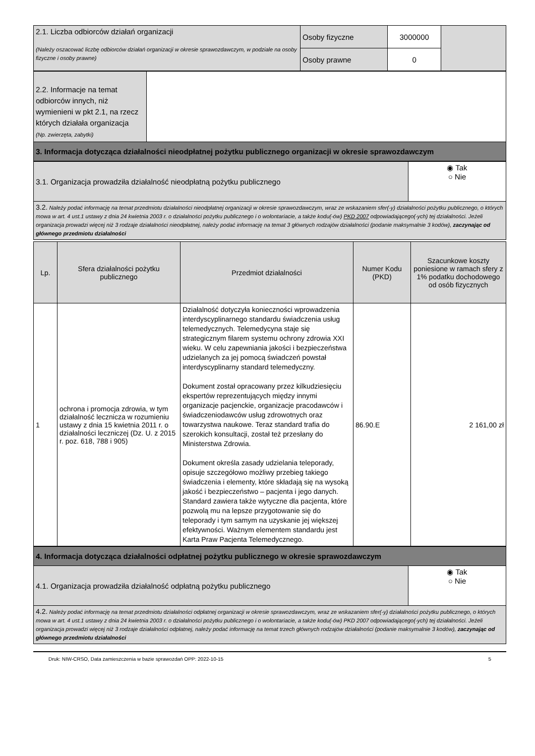| 2.1. Liczba odbiorców działań organizacji (Należy oszacować liczbę odbiorców działań organizacji w okresie sprawozdawczym, w podziale na osoby fizyczne i osoby prawne) | Osoby fizyczne | 3000000 | |
| | Osoby prawne | 0 | |
| 2.2. Informacje na temat odbiorców innych, niż wymienieni w pkt 2.1, na rzecz których działała organizacja (Np. zwierzęta, zabytki) | |
| 3. Informacja dotycząca działalności nieodpłatnej pożytku publicznego organizacji w okresie sprawozdawczym | |
| 3.1. Organizacja prowadziła działalność nieodpłatną pożytku publicznego | ◉ Tak ○ Nie |
| 3.2. Należy podać informację na temat przedmiotu działalności nieodpłatnej organizacji w okresie sprawozdawczym, wraz ze wskazaniem sfer(-y) działalności pożytku publicznego, o których mowa w art. 4 ust.1 ustawy z dnia 24 kwietnia 2003 r. o działalności pożytku publicznego i o wolontariacie, a także kodu(-ów) PKD 2007 odpowiadającego(-ych) tej działalności. Jeżeli organizacja prowadzi więcej niż 3 rodzaje działalności nieodpłatnej, należy podać informację na temat 3 głównych rodzajów działalności (podanie maksymalnie 3 kodów), zaczynając od głównego przedmiotu działalności | |
| Lp. | Sfera działalności pożytku publicznego | Przedmiot działalności | Numer Kodu (PKD) | Szacunkowe koszty poniesione w ramach sfery z 1% podatku dochodowego od osób fizycznych |
| --- | --- | --- | --- | --- |
| 1 | ochrona i promocja zdrowia, w tym działalność lecznicza w rozumieniu ustawy z dnia 15 kwietnia 2011 r. o działalności leczniczej (Dz. U. z 2015 r. poz. 618, 788 i 905) | Działalność dotyczyła konieczności wprowadzenia interdyscyplinarnego standardu świadczenia usług telemedycznych. Telemedycyna staje się strategicznym filarem systemu ochrony zdrowia XXI wieku. W celu zapewniania jakości i bezpieczeństwa udzielanych za jej pomocą świadczeń powstał interdyscyplinarny standard telemedyczny. Dokument został opracowany przez kilkudziesięciu ekspertów reprezentujących między innymi organizacje pacjenckie, organizacje pracodawców i świadczeniodawców usług zdrowotnych oraz towarzystwa naukowe. Teraz standard trafia do szerokich konsultacji, został też przesłany do Ministerstwa Zdrowia. Dokument określa zasady udzielania teleporady, opisuje szczegółowo możliwy przebieg takiego świadczenia i elementy, które składają się na wysoką jakość i bezpieczeństwo – pacjenta i jego danych. Standard zawiera także wytyczne dla pacjenta, które pozwolą mu na lepsze przygotowanie się do teleporady i tym samym na uzyskanie jej większej efektywności. Ważnym elementem standardu jest Karta Praw Pacjenta Telemedycznego. | 86.90.E | 2 161,00 zł |
| 4. Informacja dotycząca działalności odpłatnej pożytku publicznego w okresie sprawozdawczym | |
| 4.1. Organizacja prowadziła działalność odpłatną pożytku publicznego | ◉ Tak ○ Nie |
| 4.2. Należy podać informację na temat przedmiotu działalności odpłatnej organizacji w okresie sprawozdawczym, wraz ze wskazaniem sfer(-y) działalności pożytku publicznego, o których mowa w art. 4 ust.1 ustawy z dnia 24 kwietnia 2003 r. o działalności pożytku publicznego i o wolontariacie, a także kodu(-ów) PKD 2007 odpowiadającego(-ych) tej działalności. Jeżeli organizacja prowadzi więcej niż 3 rodzaje działalności odpłatnej, należy podać informację na temat trzech głównych rodzajów działalności (podanie maksymalnie 3 kodów), zaczynając od głównego przedmiotu działalności | |
Druk: NIW-CRSO, Data zamieszczenia w bazie sprawozdań OPP: 2022-10-15 5